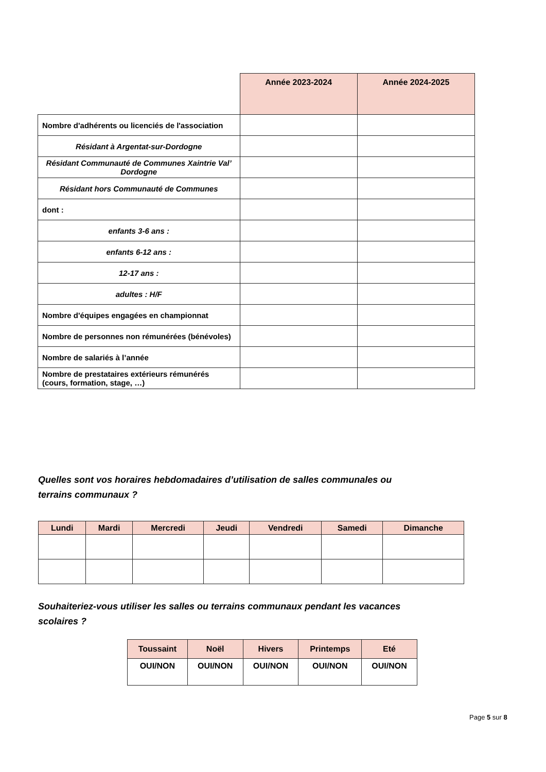| | Année 2023-2024 | Année 2024-2025 |
| --- | --- | --- |
| Nombre d'adhérents ou licenciés de l'association | | |
| Résidant à Argentat-sur-Dordogne | | |
| Résidant Communauté de Communes Xaintrie Val’ Dordogne | | |
| Résidant hors Communauté de Communes | | |
| dont : | | |
| enfants 3-6 ans : | | |
| enfants 6-12 ans : | | |
| 12-17 ans : | | |
| adultes : H/F | | |
| Nombre d'équipes engagées en championnat | | |
| Nombre de personnes non rémunérées (bénévoles) | | |
| Nombre de salariés à l’année | | |
| Nombre de prestataires extérieurs rémunérés (cours, formation, stage, …) | | |
Quelles sont vos horaires hebdomadaires d’utilisation de salles communales ou
terrains communaux ?
| Lundi | Mardi | Mercredi | Jeudi | Vendredi | Samedi | Dimanche |
| --- | --- | --- | --- | --- | --- | --- |
Souhaiteriez-vous utiliser les salles ou terrains communaux pendant les vacances
scolaires ?
| Toussaint | Noël | Hivers | Printemps | Eté |
| --- | --- | --- | --- | --- |
| OUI/NON | OUI/NON | OUI/NON | OUI/NON | OUI/NON |
Page 5 sur 8